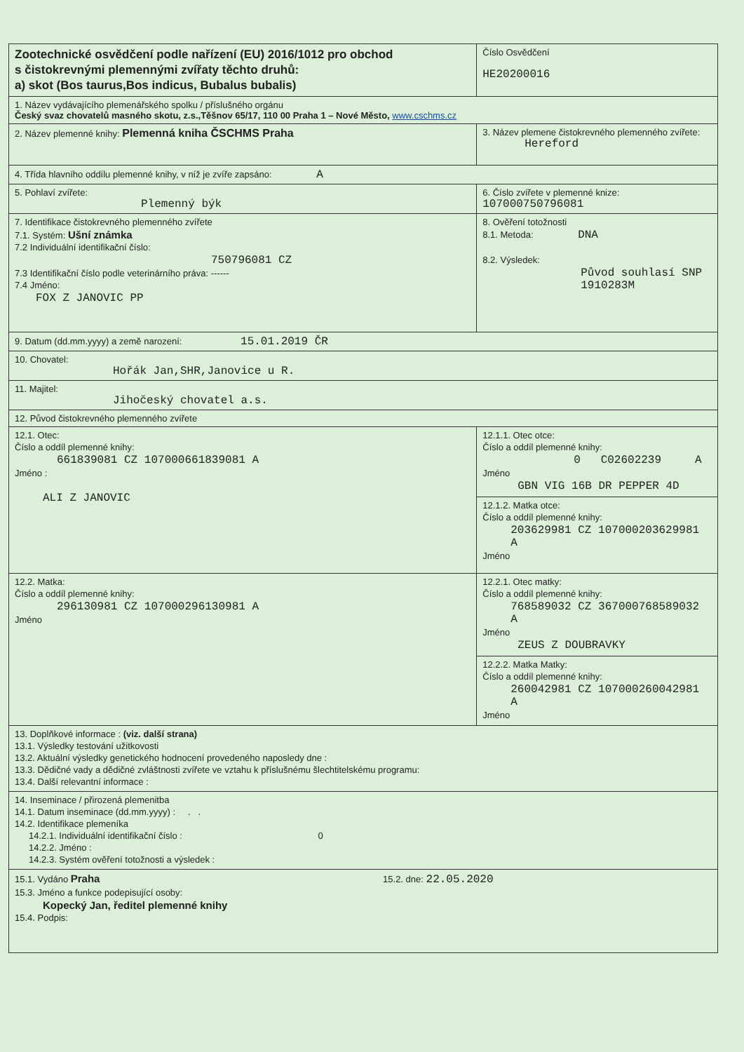| Zootechnické osvědčení podle nařízení (EU) 2016/1012 pro obchod s čistokrevnými plemennými zvířaty těchto druhů: a) skot (Bos taurus,Bos indicus, Bubalus bubalis) | Číslo Osvědčení HE20200016 |
| 1. Název vydávajícího plemenářského spolku / příslušného orgánu Český svaz chovatelů masného skotu, z.s.,Těšnov 65/17, 110 00 Praha 1 – Nové Město, www.cschms.cz | |
| 2. Název plemenné knihy: Plemenná kniha ČSCHMS Praha | 3. Název plemene čistokrevného plemenného zvířete: Hereford |
| 4. Třída hlavního oddílu plemenné knihy, v níž je zvíře zapsáno: A | |
| 5. Pohlaví zvířete: Plemenný býk | 6. Číslo zvířete v plemenné knize: 107000750796081 |
| 7. Identifikace čistokrevného plemenného zvířete 7.1. Systém: Ušní známka 7.2 Individuální identifikační číslo: 750796081 CZ 7.3 Identifikační číslo podle veterinárního práva: ------ 7.4 Jméno: FOX Z JANOVIC PP | 8. Ověření totožnosti 8.1. Metoda: DNA 8.2. Výsledek: Původ souhlasí SNP 1910283M |
| 9. Datum (dd.mm.yyyy) a země narození: 15.01.2019 ČR | |
| 10. Chovatel: Hořák Jan,SHR,Janovice u R. | |
| 11. Majitel: Jihočeský chovatel a.s. | |
| 12. Původ čistokrevného plemenného zvířete | |
| 12.1. Otec: Číslo a oddíl plemenné knihy: 661839081 CZ 107000661839081 A Jméno : ALI Z JANOVIC | 12.1.1. Otec otce: Číslo a oddíl plemenné knihy: 0 C02602239 A Jméno GBN VIG 16B DR PEPPER 4D |
| | 12.1.2. Matka otce: Číslo a oddíl plemenné knihy: 203629981 CZ 107000203629981 A Jméno |
| 12.2. Matka: Číslo a oddíl plemenné knihy: 296130981 CZ 107000296130981 A Jméno | 12.2.1. Otec matky: Číslo a oddíl plemenné knihy: 768589032 CZ 367000768589032 A Jméno ZEUS Z DOUBRAVKY |
| | 12.2.2. Matka Matky: Číslo a oddíl plemenné knihy: 260042981 CZ 107000260042981 A Jméno |
| 13. Doplňkové informace : (viz. další strana) 13.1. Výsledky testování užitkovosti 13.2. Aktuální výsledky genetického hodnocení provedeného naposledy dne : 13.3. Dědičné vady a dědičné zvláštnosti zvířete ve vztahu k příslušnému šlechtitelskému programu: 13.4. Další relevantní informace : | |
| 14. Inseminace / přirozená plemenitba 14.1. Datum inseminace (dd.mm.yyyy) : . . 14.2. Identifikace plemeníka 14.2.1. Individuální identifikační číslo : 0 14.2.2. Jméno : 14.2.3. Systém ověření totožnosti a výsledek : | |
| 15.1. Vydáno Praha 15.2. dne: 22.05.2020 15.3. Jméno a funkce podepisující osoby: Kopecký Jan, ředitel plemenné knihy 15.4. Podpis: | |